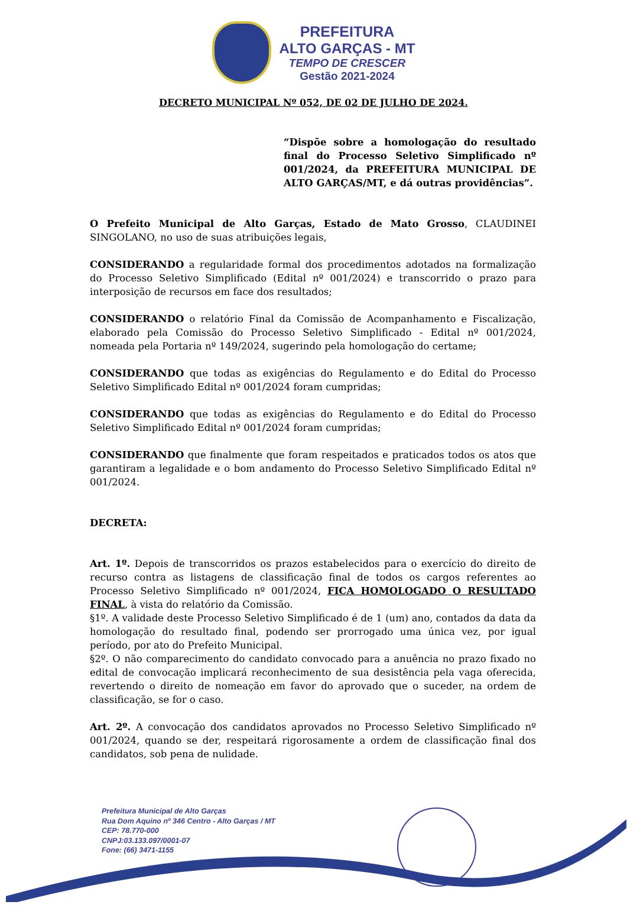PREFEITURA
ALTO GARÇAS - MT
TEMPO DE CRESCER
Gestão 2021-2024
DECRETO MUNICIPAL Nº 052, DE 02 DE JULHO DE 2024.
“Dispõe sobre a homologação do resultado final do Processo Seletivo Simplificado nº 001/2024, da PREFEITURA MUNICIPAL DE ALTO GARÇAS/MT, e dá outras providências”.
O Prefeito Municipal de Alto Garças, Estado de Mato Grosso, CLAUDINEI SINGOLANO, no uso de suas atribuições legais,
CONSIDERANDO a regularidade formal dos procedimentos adotados na formalização do Processo Seletivo Simplificado (Edital nº 001/2024) e transcorrido o prazo para interposição de recursos em face dos resultados;
CONSIDERANDO o relatório Final da Comissão de Acompanhamento e Fiscalização, elaborado pela Comissão do Processo Seletivo Simplificado - Edital nº 001/2024, nomeada pela Portaria nº 149/2024, sugerindo pela homologação do certame;
CONSIDERANDO que todas as exigências do Regulamento e do Edital do Processo Seletivo Simplificado Edital nº 001/2024 foram cumpridas;
CONSIDERANDO que todas as exigências do Regulamento e do Edital do Processo Seletivo Simplificado Edital nº 001/2024 foram cumpridas;
CONSIDERANDO que finalmente que foram respeitados e praticados todos os atos que garantiram a legalidade e o bom andamento do Processo Seletivo Simplificado Edital nº 001/2024.
DECRETA:
Art. 1º. Depois de transcorridos os prazos estabelecidos para o exercício do direito de recurso contra as listagens de classificação final de todos os cargos referentes ao Processo Seletivo Simplificado nº 001/2024, FICA HOMOLOGADO O RESULTADO FINAL, à vista do relatório da Comissão.
§1º. A validade deste Processo Seletivo Simplificado é de 1 (um) ano, contados da data da homologação do resultado final, podendo ser prorrogado uma única vez, por igual período, por ato do Prefeito Municipal.
§2º. O não comparecimento do candidato convocado para a anuência no prazo fixado no edital de convocação implicará reconhecimento de sua desistência pela vaga oferecida, revertendo o direito de nomeação em favor do aprovado que o suceder, na ordem de classificação, se for o caso.
Art. 2º. A convocação dos candidatos aprovados no Processo Seletivo Simplificado nº 001/2024, quando se der, respeitará rigorosamente a ordem de classificação final dos candidatos, sob pena de nulidade.
Prefeitura Municipal de Alto Garças
Rua Dom Aquino nº 346 Centro - Alto Garças / MT
CEP: 78.770-000
CNPJ:03.133.097/0001-07
Fone: (66) 3471-1155